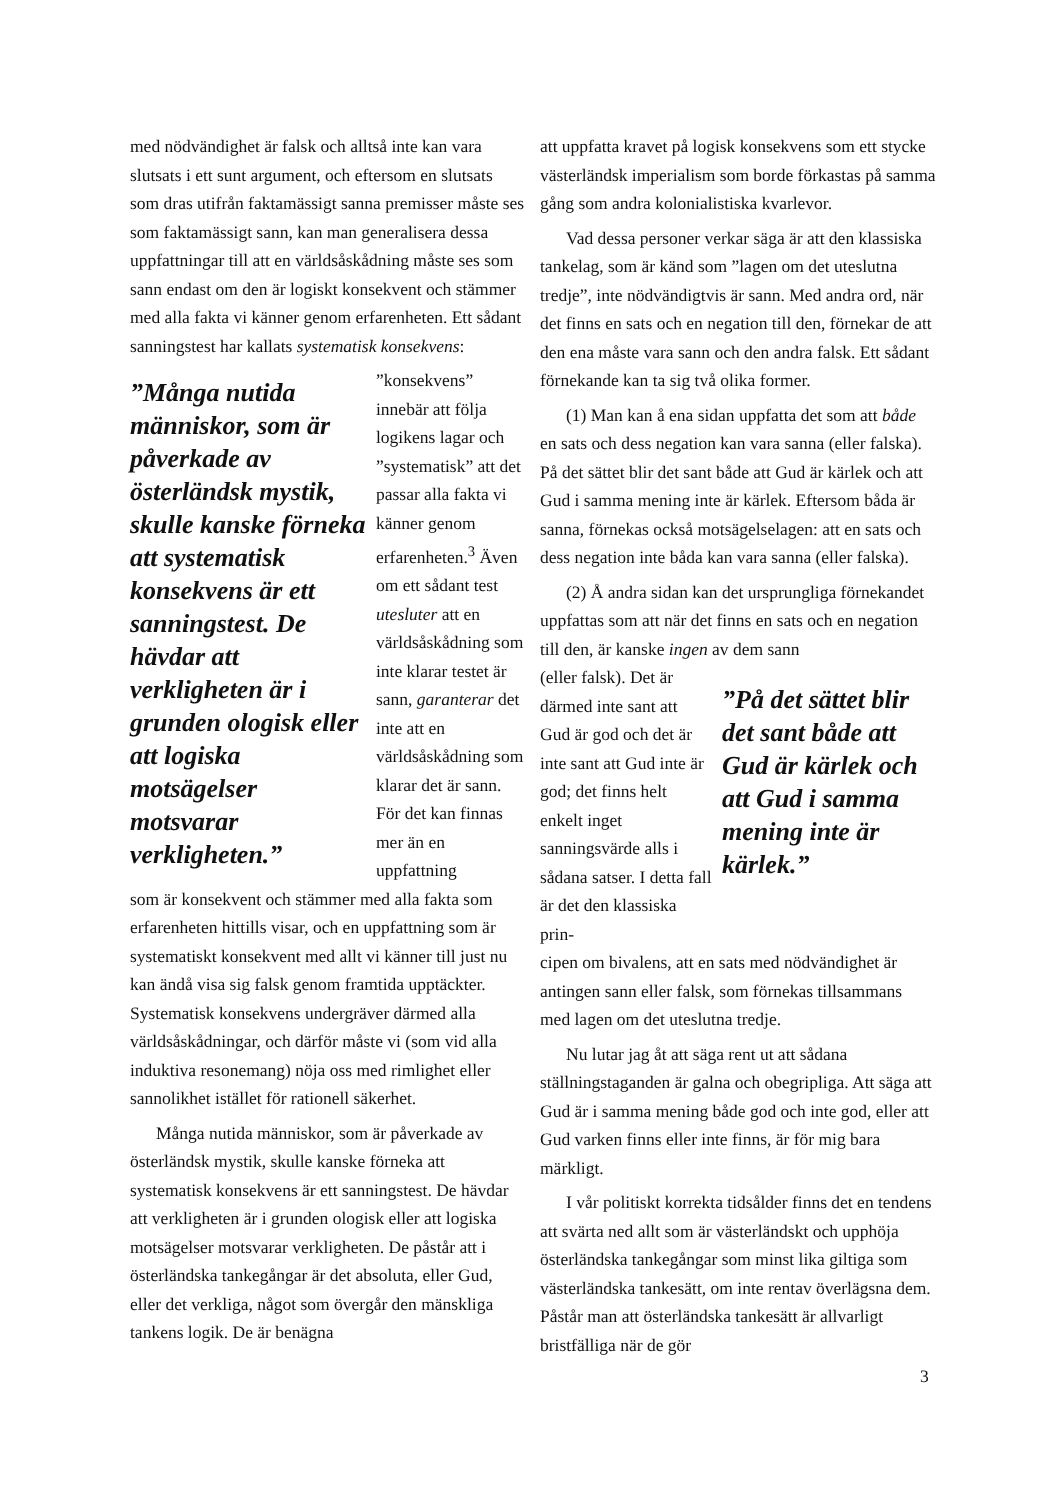med nödvändighet är falsk och alltså inte kan vara slutsats i ett sunt argument, och eftersom en slutsats som dras utifrån faktamässigt sanna premisser måste ses som faktamässigt sann, kan man generalisera dessa uppfattningar till att en världsåskådning måste ses som sann endast om den är logiskt konsekvent och stämmer med alla fakta vi känner genom erfarenheten. Ett sådant sanningstest har kallats systematisk konsekvens:
”Många nutida människor, som är påverkade av österländsk mystik, skulle kanske förneka att systematisk konsekvens är ett sanningstest. De hävdar att verkligheten är i grunden ologisk eller att logiska motsägelser motsvarar verkligheten.”
”konsekvens” innebär att följa logikens lagar och ”systematisk” att det passar alla fakta vi känner genom erfarenheten.<sup>3</sup> Även om ett sådant test utesluter att en världsåskådning som inte klarar testet är sann, garanterar det inte att en världsåskådning som klarar det är sann. För det kan finnas mer än en uppfattning
som är konsekvent och stämmer med alla fakta som erfarenheten hittills visar, och en uppfattning som är systematiskt konsekvent med allt vi känner till just nu kan ändå visa sig falsk genom framtida upptäckter. Systematisk konsekvens undergräver därmed alla världsåskådningar, och därför måste vi (som vid alla induktiva resonemang) nöja oss med rimlighet eller sannolikhet istället för rationell säkerhet.
Många nutida människor, som är påverkade av österländsk mystik, skulle kanske förneka att systematisk konsekvens är ett sanningstest. De hävdar att verkligheten är i grunden ologisk eller att logiska motsägelser motsvarar verkligheten. De påstår att i österländska tankegångar är det absoluta, eller Gud, eller det verkliga, något som övergår den mänskliga tankens logik. De är benägna
att uppfatta kravet på logisk konsekvens som ett stycke västerländsk imperialism som borde förkastas på samma gång som andra kolonialistiska kvarlevor.
Vad dessa personer verkar säga är att den klassiska tankelag, som är känd som ”lagen om det uteslutna tredje”, inte nödvändigtvis är sann. Med andra ord, när det finns en sats och en negation till den, förnekar de att den ena måste vara sann och den andra falsk. Ett sådant förnekande kan ta sig två olika former.
(1) Man kan å ena sidan uppfatta det som att både en sats och dess negation kan vara sanna (eller falska). På det sättet blir det sant både att Gud är kärlek och att Gud i samma mening inte är kärlek. Eftersom båda är sanna, förnekas också motsägelselagen: att en sats och dess negation inte båda kan vara sanna (eller falska).
(2) Å andra sidan kan det ursprungliga förnekandet uppfattas som att när det finns en sats och en negation till den, är kanske ingen av dem sann
(eller falsk). Det är därmed inte sant att Gud är god och det är inte sant att Gud inte är god; det finns helt enkelt inget sanningsvärde alls i sådana satser. I detta fall är det den klassiska prin-
”På det sättet blir det sant både att Gud är kärlek och att Gud i samma mening inte är kärlek.”
cipen om bivalens, att en sats med nödvändighet är antingen sann eller falsk, som förnekas tillsammans med lagen om det uteslutna tredje.
Nu lutar jag åt att säga rent ut att sådana ställningstaganden är galna och obegripliga. Att säga att Gud är i samma mening både god och inte god, eller att Gud varken finns eller inte finns, är för mig bara märkligt.
I vår politiskt korrekta tidsålder finns det en tendens att svärta ned allt som är västerländskt och upphöja österländska tankegångar som minst lika giltiga som västerländska tankesätt, om inte rentav överlägsna dem. Påstår man att österländska tankesätt är allvarligt bristfälliga när de gör
3